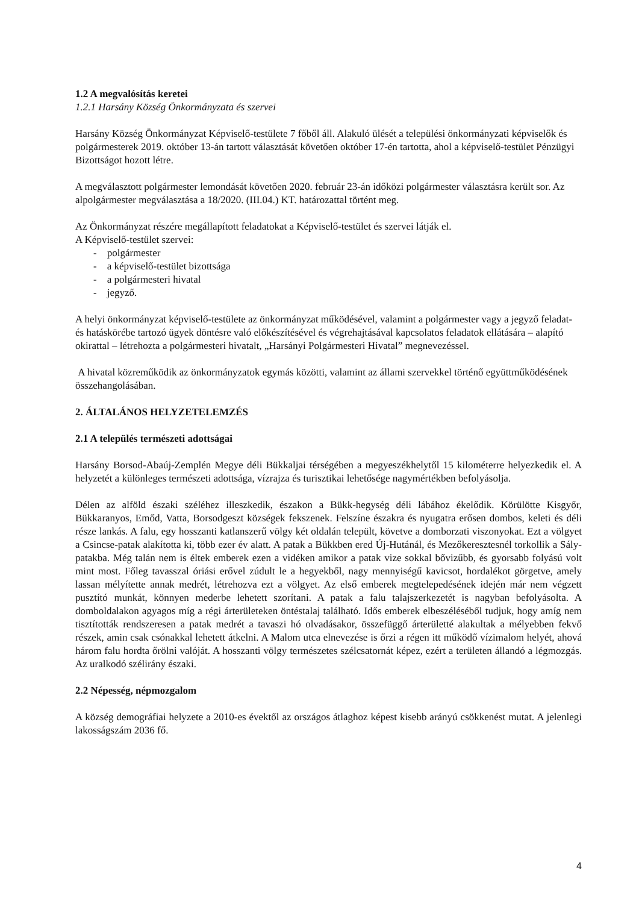1.2 A megvalósítás keretei
1.2.1 Harsány Község Önkormányzata és szervei
Harsány Község Önkormányzat Képviselő-testülete 7 főből áll. Alakuló ülését a települési önkormányzati képviselők és polgármesterek 2019. október 13-án tartott választását követően október 17-én tartotta, ahol a képviselő-testület Pénzügyi Bizottságot hozott létre.
A megválasztott polgármester lemondását követően 2020. február 23-án időközi polgármester választásra került sor. Az alpolgármester megválasztása a 18/2020. (III.04.) KT. határozattal történt meg.
Az Önkormányzat részére megállapított feladatokat a Képviselő-testület és szervei látják el.
A Képviselő-testület szervei:
- polgármester
- a képviselő-testület bizottsága
- a polgármesteri hivatal
- jegyző.
A helyi önkormányzat képviselő-testülete az önkormányzat működésével, valamint a polgármester vagy a jegyző feladat- és hatáskörébe tartozó ügyek döntésre való előkészítésével és végrehajtásával kapcsolatos feladatok ellátására – alapító okirattal – létrehozta a polgármesteri hivatalt, „Harsányi Polgármesteri Hivatal” megnevezéssel.
A hivatal közreműködik az önkormányzatok egymás közötti, valamint az állami szervekkel történő együttműködésének összehangolásában.
2. ÁLTALÁNOS HELYZETELEMZÉS
2.1 A település természeti adottságai
Harsány Borsod-Abaúj-Zemplén Megye déli Bükkaljai térségében a megyeszékhelytől 15 kilométerre helyezkedik el. A helyzetét a különleges természeti adottsága, vízrajza és turisztikai lehetősége nagymértékben befolyásolja.
Délen az alföld északi széléhez illeszkedik, északon a Bükk-hegység déli lábához ékelődik. Körülötte Kisgyőr, Bükkaranyos, Emőd, Vatta, Borsodgeszt községek fekszenek. Felszíne északra és nyugatra erősen dombos, keleti és déli része lankás. A falu, egy hosszanti katlanszerű völgy két oldalán települt, követve a domborzati viszonyokat. Ezt a völgyet a Csincse-patak alakította ki, több ezer év alatt. A patak a Bükkben ered Új-Hutánál, és Mezőkeresztesnél torkollik a Sály-patakba. Még talán nem is éltek emberek ezen a vidéken amikor a patak vize sokkal bővizűbb, és gyorsabb folyású volt mint most. Főleg tavasszal óriási erővel zúdult le a hegyekből, nagy mennyiségű kavicsot, hordalékot görgetve, amely lassan mélyítette annak medrét, létrehozva ezt a völgyet. Az első emberek megtelepedésének idején már nem végzett pusztító munkát, könnyen mederbe lehetett szorítani. A patak a falu talajszerkezetét is nagyban befolyásolta. A domboldalakon agyagos míg a régi árterületeken öntéstalaj található. Idős emberek elbeszéléséből tudjuk, hogy amíg nem tisztították rendszeresen a patak medrét a tavaszi hó olvadásakor, összefüggő árterületté alakultak a mélyebben fekvő részek, amin csak csónakkal lehetett átkelni. A Malom utca elnevezése is őrzi a régen itt működő vízimalom helyét, ahová három falu hordta őrölni valóját. A hosszanti völgy természetes szélcsatornát képez, ezért a területen állandó a légmozgás. Az uralkodó szélirány északi.
2.2 Népesség, népmozgalom
A község demográfiai helyzete a 2010-es évektől az országos átlaghoz képest kisebb arányú csökkenést mutat. A jelenlegi lakosságszám 2036 fő.
4